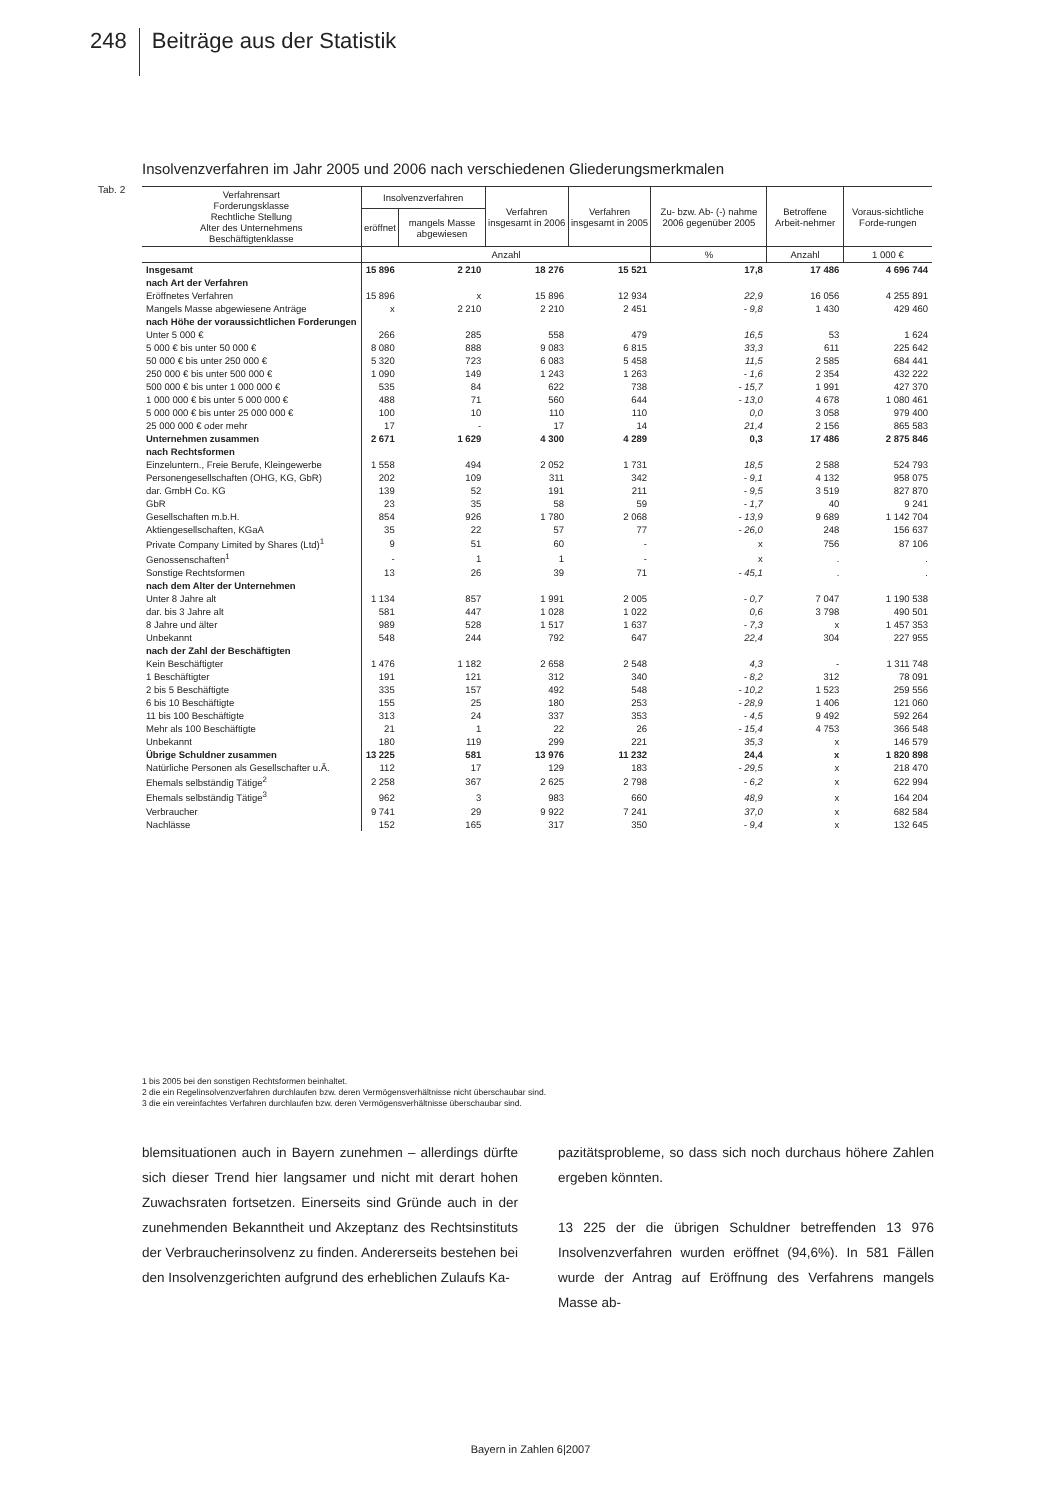248 Beiträge aus der Statistik
Insolvenzverfahren im Jahr 2005 und 2006 nach verschiedenen Gliederungsmerkmalen
Tab. 2
| Verfahrensart Forderungsklasse Rechtliche Stellung Alter des Unternehmens Beschäftigtenklasse | Insolvenzverfahren | | Verfahren insgesamt in 2006 | Verfahren insgesamt in 2005 | Zu- bzw. Ab- (-) nahme 2006 gegenüber 2005 | Betroffene Arbeit-nehmer | Voraus-sichtliche Forde-rungen |
| --- | --- | --- | --- | --- | --- | --- | --- |
| | eröffnet | mangels Masse abgewiesen | | | | | |
| | Anzahl | | | | % | Anzahl | 1 000 € |
| Insgesamt | 15 896 | 2 210 | 18 276 | 15 521 | 17,8 | 17 486 | 4 696 744 |
| nach Art der Verfahren | | | | | | | |
| Eröffnetes Verfahren | 15 896 | x | 15 896 | 12 934 | 22,9 | 16 056 | 4 255 891 |
| Mangels Masse abgewiesene Anträge | x | 2 210 | 2 210 | 2 451 | - 9,8 | 1 430 | 429 460 |
| nach Höhe der voraussichtlichen Forderungen | | | | | | | |
| Unter 5 000 € | 266 | 285 | 558 | 479 | 16,5 | 53 | 1 624 |
| 5 000 € bis unter 50 000 € | 8 080 | 888 | 9 083 | 6 815 | 33,3 | 611 | 225 642 |
| 50 000 € bis unter 250 000 € | 5 320 | 723 | 6 083 | 5 458 | 11,5 | 2 585 | 684 441 |
| 250 000 € bis unter 500 000 € | 1 090 | 149 | 1 243 | 1 263 | - 1,6 | 2 354 | 432 222 |
| 500 000 € bis unter 1 000 000 € | 535 | 84 | 622 | 738 | - 15,7 | 1 991 | 427 370 |
| 1 000 000 € bis unter 5 000 000 € | 488 | 71 | 560 | 644 | - 13,0 | 4 678 | 1 080 461 |
| 5 000 000 € bis unter 25 000 000 € | 100 | 10 | 110 | 110 | 0,0 | 3 058 | 979 400 |
| 25 000 000 € oder mehr | 17 | - | 17 | 14 | 21,4 | 2 156 | 865 583 |
| Unternehmen zusammen | 2 671 | 1 629 | 4 300 | 4 289 | 0,3 | 17 486 | 2 875 846 |
| nach Rechtsformen | | | | | | | |
| Einzeluntern., Freie Berufe, Kleingewerbe | 1 558 | 494 | 2 052 | 1 731 | 18,5 | 2 588 | 524 793 |
| Personengesellschaften (OHG, KG, GbR) | 202 | 109 | 311 | 342 | - 9,1 | 4 132 | 958 075 |
| dar. GmbH Co. KG | 139 | 52 | 191 | 211 | - 9,5 | 3 519 | 827 870 |
| GbR | 23 | 35 | 58 | 59 | - 1,7 | 40 | 9 241 |
| Gesellschaften m.b.H. | 854 | 926 | 1 780 | 2 068 | - 13,9 | 9 689 | 1 142 704 |
| Aktiengesellschaften, KGaA | 35 | 22 | 57 | 77 | - 26,0 | 248 | 156 637 |
| Private Company Limited by Shares (Ltd)<sup>1</sup> | 9 | 51 | 60 | - | x | 756 | 87 106 |
| Genossenschaften<sup>1</sup> | - | 1 | 1 | - | x | . | . |
| Sonstige Rechtsformen | 13 | 26 | 39 | 71 | - 45,1 | . | . |
| nach dem Alter der Unternehmen | | | | | | | |
| Unter 8 Jahre alt | 1 134 | 857 | 1 991 | 2 005 | - 0,7 | 7 047 | 1 190 538 |
| dar. bis 3 Jahre alt | 581 | 447 | 1 028 | 1 022 | 0,6 | 3 798 | 490 501 |
| 8 Jahre und älter | 989 | 528 | 1 517 | 1 637 | - 7,3 | x | 1 457 353 |
| Unbekannt | 548 | 244 | 792 | 647 | 22,4 | 304 | 227 955 |
| nach der Zahl der Beschäftigten | | | | | | | |
| Kein Beschäftigter | 1 476 | 1 182 | 2 658 | 2 548 | 4,3 | - | 1 311 748 |
| 1 Beschäftigter | 191 | 121 | 312 | 340 | - 8,2 | 312 | 78 091 |
| 2 bis 5 Beschäftigte | 335 | 157 | 492 | 548 | - 10,2 | 1 523 | 259 556 |
| 6 bis 10 Beschäftigte | 155 | 25 | 180 | 253 | - 28,9 | 1 406 | 121 060 |
| 11 bis 100 Beschäftigte | 313 | 24 | 337 | 353 | - 4,5 | 9 492 | 592 264 |
| Mehr als 100 Beschäftigte | 21 | 1 | 22 | 26 | - 15,4 | 4 753 | 366 548 |
| Unbekannt | 180 | 119 | 299 | 221 | 35,3 | x | 146 579 |
| Übrige Schuldner zusammen | 13 225 | 581 | 13 976 | 11 232 | 24,4 | x | 1 820 898 |
| Natürliche Personen als Gesellschafter u.Ä. | 112 | 17 | 129 | 183 | - 29,5 | x | 218 470 |
| Ehemals selbständig Tätige<sup>2</sup> | 2 258 | 367 | 2 625 | 2 798 | - 6,2 | x | 622 994 |
| Ehemals selbständig Tätige<sup>3</sup> | 962 | 3 | 983 | 660 | 48,9 | x | 164 204 |
| Verbraucher | 9 741 | 29 | 9 922 | 7 241 | 37,0 | x | 682 584 |
| Nachlässe | 152 | 165 | 317 | 350 | - 9,4 | x | 132 645 |
1 bis 2005 bei den sonstigen Rechtsformen beinhaltet.
2 die ein Regelinsolvenzverfahren durchlaufen bzw. deren Vermögensverhältnisse nicht überschaubar sind.
3 die ein vereinfachtes Verfahren durchlaufen bzw. deren Vermögensverhältnisse überschaubar sind.
blemsituationen auch in Bayern zunehmen – allerdings dürfte sich dieser Trend hier langsamer und nicht mit derart hohen Zuwachsraten fortsetzen. Einerseits sind Gründe auch in der zunehmenden Bekanntheit und Akzeptanz des Rechtsinstituts der Verbraucherinsolvenz zu finden. Andererseits bestehen bei den Insolvenzgerichten aufgrund des erheblichen Zulaufs Ka-
pazitätsprobleme, so dass sich noch durchaus höhere Zahlen ergeben könnten.
13 225 der die übrigen Schuldner betreffenden 13 976 Insolvenzverfahren wurden eröffnet (94,6%). In 581 Fällen wurde der Antrag auf Eröffnung des Verfahrens mangels Masse ab-
Bayern in Zahlen 6|2007